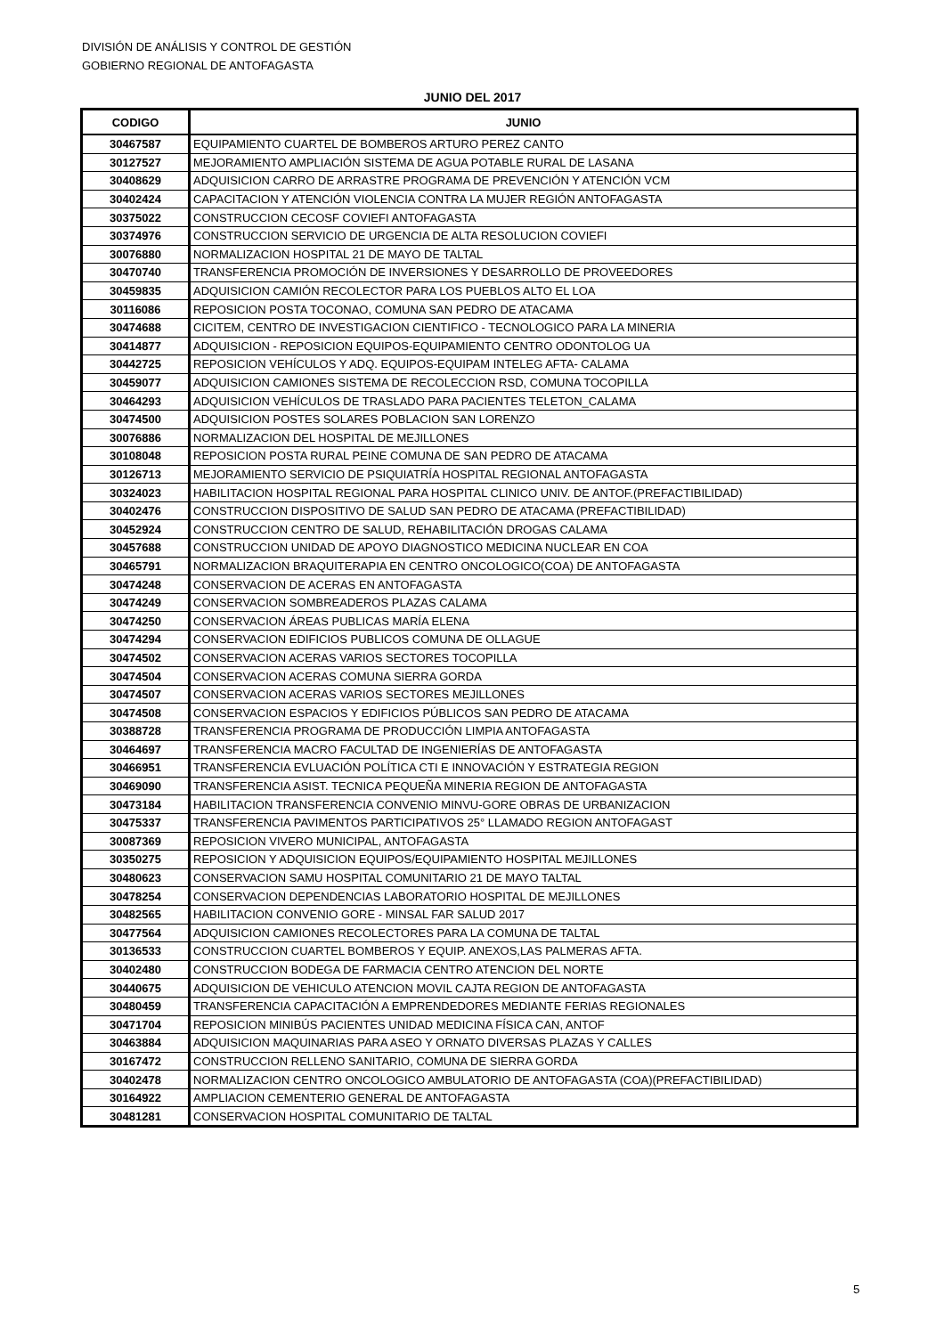DIVISIÓN DE ANÁLISIS Y CONTROL DE GESTIÓN
GOBIERNO REGIONAL DE ANTOFAGASTA
JUNIO DEL 2017
| CODIGO | JUNIO |
| --- | --- |
| 30467587 | EQUIPAMIENTO CUARTEL DE BOMBEROS ARTURO PEREZ CANTO |
| 30127527 | MEJORAMIENTO AMPLIACIÓN SISTEMA DE AGUA POTABLE RURAL DE LASANA |
| 30408629 | ADQUISICION CARRO DE ARRASTRE PROGRAMA DE PREVENCIÓN Y ATENCIÓN VCM |
| 30402424 | CAPACITACION Y ATENCIÓN VIOLENCIA CONTRA LA MUJER REGIÓN ANTOFAGASTA |
| 30375022 | CONSTRUCCION CECOSF COVIEFI ANTOFAGASTA |
| 30374976 | CONSTRUCCION SERVICIO DE URGENCIA DE ALTA RESOLUCION COVIEFI |
| 30076880 | NORMALIZACION HOSPITAL 21 DE MAYO DE TALTAL |
| 30470740 | TRANSFERENCIA PROMOCIÓN DE INVERSIONES Y DESARROLLO DE PROVEEDORES |
| 30459835 | ADQUISICION CAMIÓN RECOLECTOR PARA LOS PUEBLOS ALTO EL LOA |
| 30116086 | REPOSICION POSTA TOCONAO, COMUNA SAN PEDRO DE ATACAMA |
| 30474688 | CICITEM, CENTRO DE INVESTIGACION CIENTIFICO - TECNOLOGICO PARA LA MINERIA |
| 30414877 | ADQUISICION - REPOSICION EQUIPOS-EQUIPAMIENTO CENTRO ODONTOLOG UA |
| 30442725 | REPOSICION VEHÍCULOS Y ADQ. EQUIPOS-EQUIPAM INTELEG AFTA- CALAMA |
| 30459077 | ADQUISICION CAMIONES SISTEMA DE RECOLECCION RSD, COMUNA TOCOPILLA |
| 30464293 | ADQUISICION VEHÍCULOS DE TRASLADO PARA PACIENTES TELETON_CALAMA |
| 30474500 | ADQUISICION POSTES SOLARES POBLACION SAN LORENZO |
| 30076886 | NORMALIZACION DEL HOSPITAL DE MEJILLONES |
| 30108048 | REPOSICION POSTA RURAL PEINE COMUNA DE SAN PEDRO DE ATACAMA |
| 30126713 | MEJORAMIENTO SERVICIO DE PSIQUIATRÍA HOSPITAL REGIONAL ANTOFAGASTA |
| 30324023 | HABILITACION HOSPITAL REGIONAL PARA HOSPITAL CLINICO UNIV. DE ANTOF.(PREFACTIBILIDAD) |
| 30402476 | CONSTRUCCION DISPOSITIVO DE SALUD SAN PEDRO DE ATACAMA (PREFACTIBILIDAD) |
| 30452924 | CONSTRUCCION CENTRO DE SALUD, REHABILITACIÓN DROGAS CALAMA |
| 30457688 | CONSTRUCCION UNIDAD DE APOYO DIAGNOSTICO MEDICINA NUCLEAR EN COA |
| 30465791 | NORMALIZACION BRAQUITERAPIA EN CENTRO ONCOLOGICO(COA) DE ANTOFAGASTA |
| 30474248 | CONSERVACION DE ACERAS EN ANTOFAGASTA |
| 30474249 | CONSERVACION SOMBREADEROS PLAZAS CALAMA |
| 30474250 | CONSERVACION ÁREAS PUBLICAS MARÍA ELENA |
| 30474294 | CONSERVACION EDIFICIOS PUBLICOS COMUNA DE OLLAGUE |
| 30474502 | CONSERVACION ACERAS VARIOS SECTORES TOCOPILLA |
| 30474504 | CONSERVACION ACERAS COMUNA SIERRA GORDA |
| 30474507 | CONSERVACION ACERAS VARIOS SECTORES MEJILLONES |
| 30474508 | CONSERVACION ESPACIOS Y EDIFICIOS PÚBLICOS SAN PEDRO DE ATACAMA |
| 30388728 | TRANSFERENCIA PROGRAMA DE PRODUCCIÓN LIMPIA ANTOFAGASTA |
| 30464697 | TRANSFERENCIA MACRO FACULTAD DE INGENIERÍAS DE ANTOFAGASTA |
| 30466951 | TRANSFERENCIA EVLUACIÓN POLÍTICA CTI E INNOVACIÓN Y ESTRATEGIA REGION |
| 30469090 | TRANSFERENCIA ASIST. TECNICA PEQUEÑA MINERIA REGION DE ANTOFAGASTA |
| 30473184 | HABILITACION TRANSFERENCIA CONVENIO MINVU-GORE OBRAS DE URBANIZACION |
| 30475337 | TRANSFERENCIA PAVIMENTOS PARTICIPATIVOS 25° LLAMADO REGION ANTOFAGAST |
| 30087369 | REPOSICION VIVERO MUNICIPAL, ANTOFAGASTA |
| 30350275 | REPOSICION Y ADQUISICION EQUIPOS/EQUIPAMIENTO HOSPITAL MEJILLONES |
| 30480623 | CONSERVACION SAMU HOSPITAL COMUNITARIO 21 DE MAYO TALTAL |
| 30478254 | CONSERVACION DEPENDENCIAS LABORATORIO HOSPITAL DE MEJILLONES |
| 30482565 | HABILITACION CONVENIO GORE - MINSAL FAR SALUD 2017 |
| 30477564 | ADQUISICION CAMIONES RECOLECTORES PARA LA COMUNA DE TALTAL |
| 30136533 | CONSTRUCCION CUARTEL BOMBEROS Y EQUIP. ANEXOS,LAS PALMERAS AFTA. |
| 30402480 | CONSTRUCCION BODEGA DE FARMACIA CENTRO ATENCION DEL NORTE |
| 30440675 | ADQUISICION DE VEHICULO ATENCION MOVIL CAJTA REGION DE ANTOFAGASTA |
| 30480459 | TRANSFERENCIA CAPACITACIÓN A EMPRENDEDORES MEDIANTE FERIAS REGIONALES |
| 30471704 | REPOSICION MINIBÚS PACIENTES UNIDAD MEDICINA FÍSICA CAN, ANTOF |
| 30463884 | ADQUISICION MAQUINARIAS PARA ASEO Y ORNATO DIVERSAS PLAZAS Y CALLES |
| 30167472 | CONSTRUCCION RELLENO SANITARIO, COMUNA DE SIERRA GORDA |
| 30402478 | NORMALIZACION CENTRO ONCOLOGICO AMBULATORIO DE ANTOFAGASTA (COA)(PREFACTIBILIDAD) |
| 30164922 | AMPLIACION CEMENTERIO GENERAL DE ANTOFAGASTA |
| 30481281 | CONSERVACION HOSPITAL COMUNITARIO DE TALTAL |
5